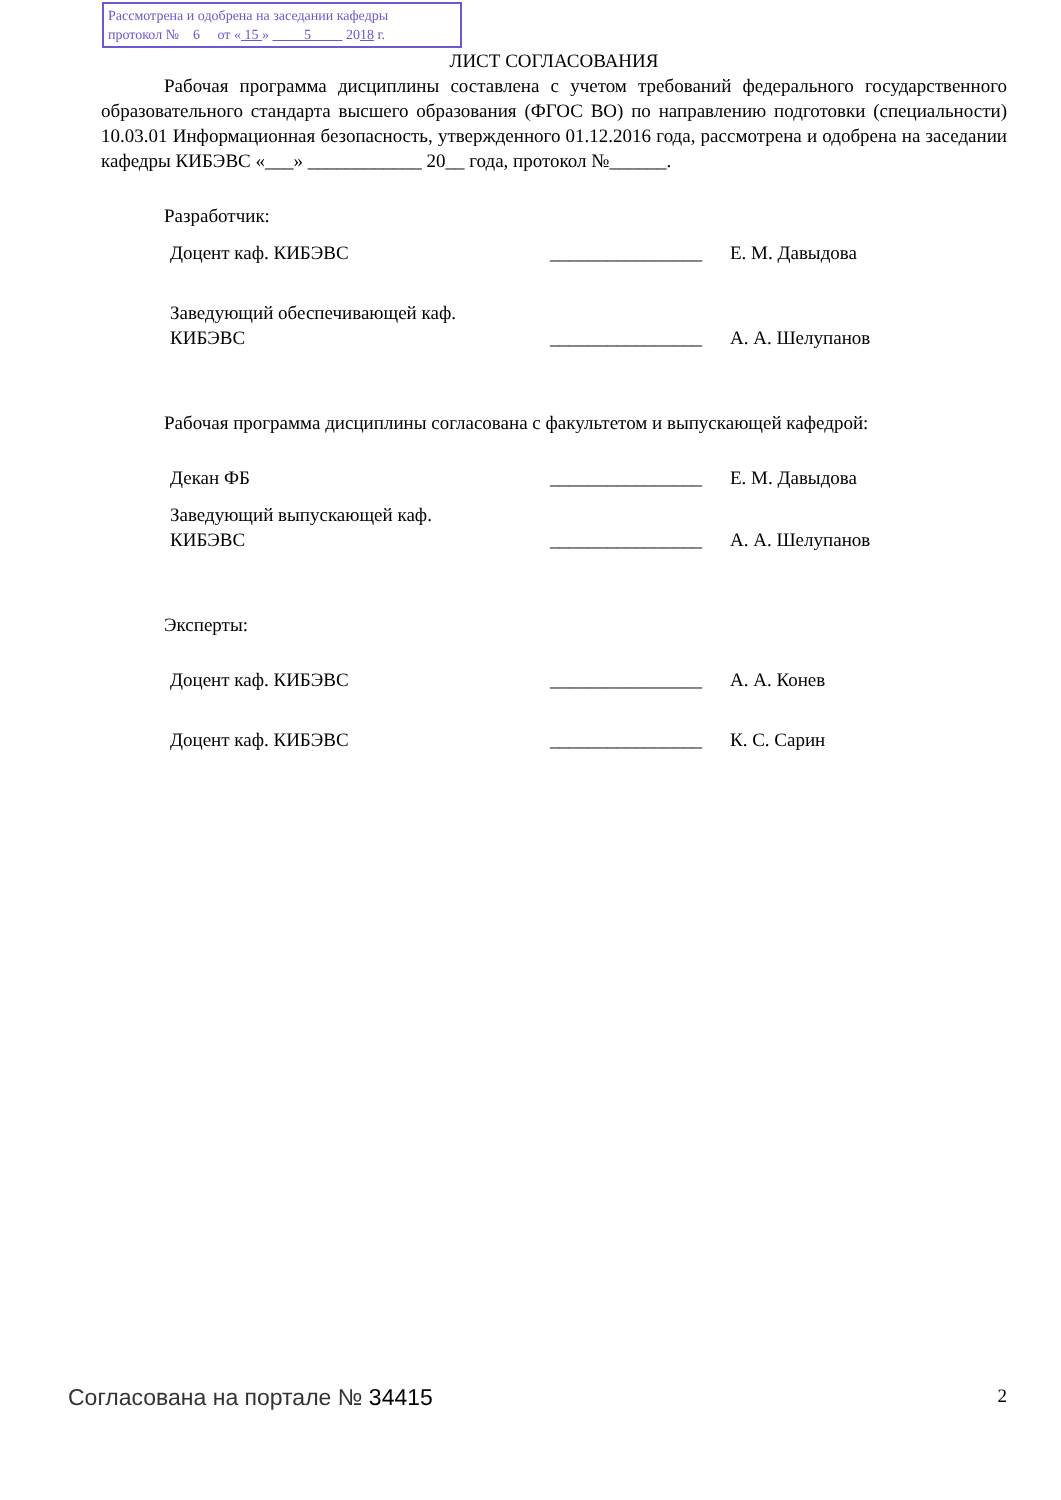Рассмотрена и одобрена на заседании кафедры
протокол № 6 от « 15 » 5 2018 г.
ЛИСТ СОГЛАСОВАНИЯ
Рабочая программа дисциплины составлена с учетом требований федерального государственного образовательного стандарта высшего образования (ФГОС ВО) по направлению подготовки (специальности) 10.03.01 Информационная безопасность, утвержденного 01.12.2016 года, рассмотрена и одобрена на заседании кафедры КИБЭВС «___» ____________ 20__ года, протокол №______.
Разработчик:
Доцент каф. КИБЭВС ________________
Е. М. Давыдова
Заведующий обеспечивающей каф.
КИБЭВС
________________
А. А. Шелупанов
Рабочая программа дисциплины согласована с факультетом и выпускающей кафедрой:
Декан ФБ ________________
Е. М. Давыдова
Заведующий выпускающей каф.
КИБЭВС
________________
А. А. Шелупанов
Эксперты:
Доцент каф. КИБЭВС ________________
А. А. Конев
Доцент каф. КИБЭВС ________________
К. С. Сарин
Согласована на портале № 34415 2